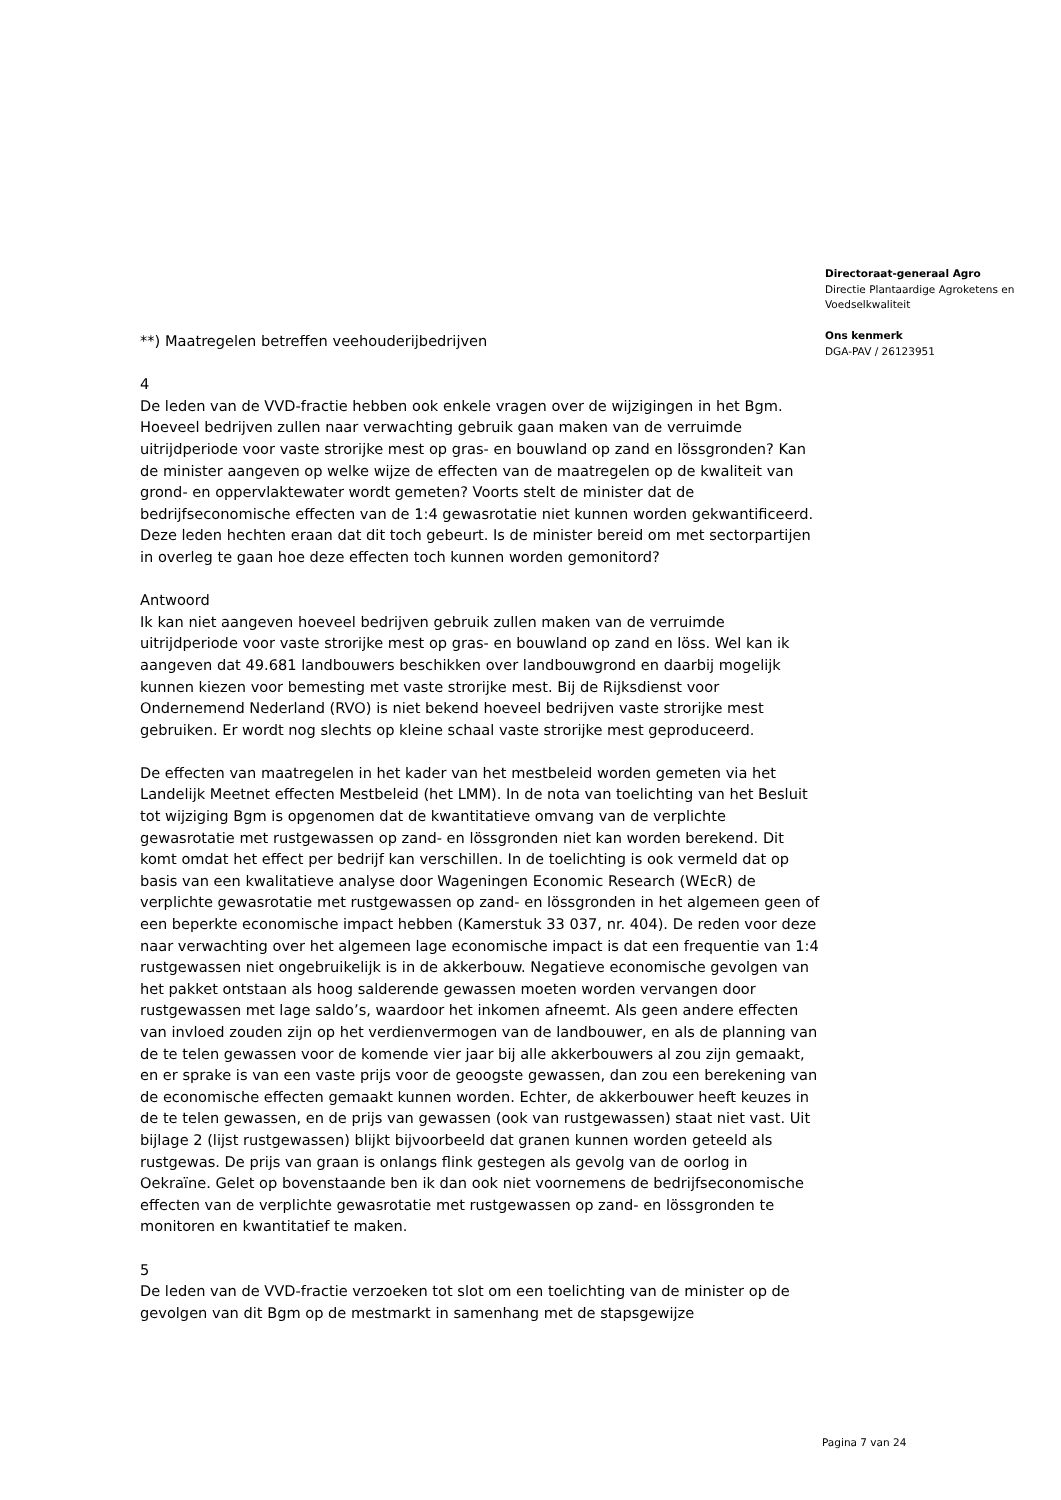**) Maatregelen betreffen veehouderijbedrijven
4
De leden van de VVD-fractie hebben ook enkele vragen over de wijzigingen in het Bgm. Hoeveel bedrijven zullen naar verwachting gebruik gaan maken van de verruimde uitrijdperiode voor vaste strorijke mest op gras- en bouwland op zand en lössgronden? Kan de minister aangeven op welke wijze de effecten van de maatregelen op de kwaliteit van grond- en oppervlaktewater wordt gemeten? Voorts stelt de minister dat de bedrijfseconomische effecten van de 1:4 gewasrotatie niet kunnen worden gekwantificeerd. Deze leden hechten eraan dat dit toch gebeurt. Is de minister bereid om met sectorpartijen in overleg te gaan hoe deze effecten toch kunnen worden gemonitord?
Antwoord
Ik kan niet aangeven hoeveel bedrijven gebruik zullen maken van de verruimde uitrijdperiode voor vaste strorijke mest op gras- en bouwland op zand en löss. Wel kan ik aangeven dat 49.681 landbouwers beschikken over landbouwgrond en daarbij mogelijk kunnen kiezen voor bemesting met vaste strorijke mest. Bij de Rijksdienst voor Ondernemend Nederland (RVO) is niet bekend hoeveel bedrijven vaste strorijke mest gebruiken. Er wordt nog slechts op kleine schaal vaste strorijke mest geproduceerd.
De effecten van maatregelen in het kader van het mestbeleid worden gemeten via het Landelijk Meetnet effecten Mestbeleid (het LMM). In de nota van toelichting van het Besluit tot wijziging Bgm is opgenomen dat de kwantitatieve omvang van de verplichte gewasrotatie met rustgewassen op zand- en lössgronden niet kan worden berekend. Dit komt omdat het effect per bedrijf kan verschillen. In de toelichting is ook vermeld dat op basis van een kwalitatieve analyse door Wageningen Economic Research (WEcR) de verplichte gewasrotatie met rustgewassen op zand- en lössgronden in het algemeen geen of een beperkte economische impact hebben (Kamerstuk 33 037, nr. 404). De reden voor deze naar verwachting over het algemeen lage economische impact is dat een frequentie van 1:4 rustgewassen niet ongebruikelijk is in de akkerbouw. Negatieve economische gevolgen van het pakket ontstaan als hoog salderende gewassen moeten worden vervangen door rustgewassen met lage saldo’s, waardoor het inkomen afneemt. Als geen andere effecten van invloed zouden zijn op het verdienvermogen van de landbouwer, en als de planning van de te telen gewassen voor de komende vier jaar bij alle akkerbouwers al zou zijn gemaakt, en er sprake is van een vaste prijs voor de geoogste gewassen, dan zou een berekening van de economische effecten gemaakt kunnen worden. Echter, de akkerbouwer heeft keuzes in de te telen gewassen, en de prijs van gewassen (ook van rustgewassen) staat niet vast. Uit bijlage 2 (lijst rustgewassen) blijkt bijvoorbeeld dat granen kunnen worden geteeld als rustgewas. De prijs van graan is onlangs flink gestegen als gevolg van de oorlog in Oekraïne. Gelet op bovenstaande ben ik dan ook niet voornemens de bedrijfseconomische effecten van de verplichte gewasrotatie met rustgewassen op zand- en lössgronden te monitoren en kwantitatief te maken.
5
De leden van de VVD-fractie verzoeken tot slot om een toelichting van de minister op de gevolgen van dit Bgm op de mestmarkt in samenhang met de stapsgewijze
Directoraat-generaal Agro
Directie Plantaardige Agroketens en Voedselkwaliteit
Ons kenmerk
DGA-PAV / 26123951
Pagina 7 van 24